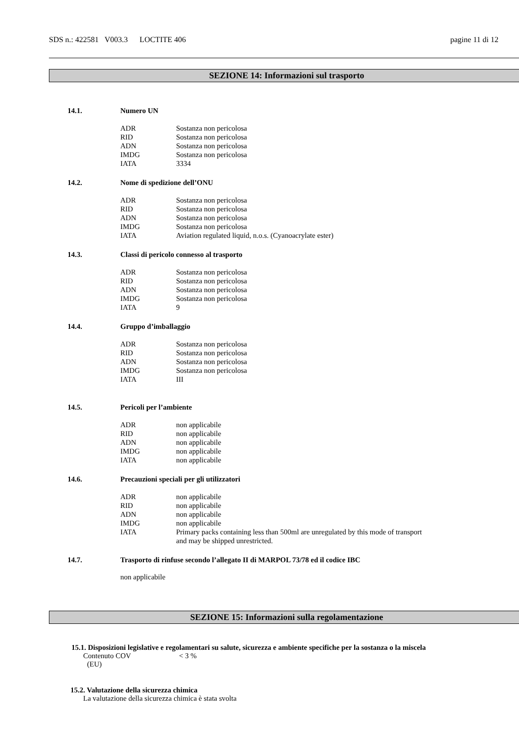SDS n.: 422581 V003.3 LOCTITE 406 pagine 11 di 12
SEZIONE 14: Informazioni sul trasporto
14.1. Numero UN
| ADR | Sostanza non pericolosa |
| RID | Sostanza non pericolosa |
| ADN | Sostanza non pericolosa |
| IMDG | Sostanza non pericolosa |
| IATA | 3334 |
14.2. Nome di spedizione dell’ONU
| ADR | Sostanza non pericolosa |
| RID | Sostanza non pericolosa |
| ADN | Sostanza non pericolosa |
| IMDG | Sostanza non pericolosa |
| IATA | Aviation regulated liquid, n.o.s. (Cyanoacrylate ester) |
14.3. Classi di pericolo connesso al trasporto
| ADR | Sostanza non pericolosa |
| RID | Sostanza non pericolosa |
| ADN | Sostanza non pericolosa |
| IMDG | Sostanza non pericolosa |
| IATA | 9 |
14.4. Gruppo d’imballaggio
| ADR | Sostanza non pericolosa |
| RID | Sostanza non pericolosa |
| ADN | Sostanza non pericolosa |
| IMDG | Sostanza non pericolosa |
| IATA | III |
14.5. Pericoli per l’ambiente
| ADR | non applicabile |
| RID | non applicabile |
| ADN | non applicabile |
| IMDG | non applicabile |
| IATA | non applicabile |
14.6. Precauzioni speciali per gli utilizzatori
| ADR | non applicabile |
| RID | non applicabile |
| ADN | non applicabile |
| IMDG | non applicabile |
| IATA | Primary packs containing less than 500ml are unregulated by this mode of transport and may be shipped unrestricted. |
14.7. Trasporto di rinfuse secondo l’allegato II di MARPOL 73/78 ed il codice IBC
non applicabile
SEZIONE 15: Informazioni sulla regolamentazione
15.1. Disposizioni legislative e regolamentari su salute, sicurezza e ambiente specifiche per la sostanza o la miscela
Contenuto COV < 3 %
(EU)
15.2. Valutazione della sicurezza chimica
La valutazione della sicurezza chimica è stata svolta